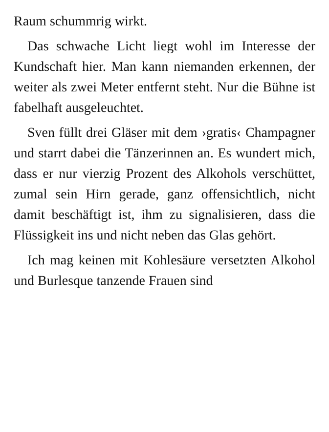Raum schummrig wirkt.
Das schwache Licht liegt wohl im Interesse der Kundschaft hier. Man kann niemanden erkennen, der weiter als zwei Meter entfernt steht. Nur die Bühne ist fabelhaft ausgeleuchtet.
Sven füllt drei Gläser mit dem ›gratis‹ Champagner und starrt dabei die Tänzerinnen an. Es wundert mich, dass er nur vierzig Prozent des Alkohols verschüttet, zumal sein Hirn gerade, ganz offensichtlich, nicht damit beschäftigt ist, ihm zu signalisieren, dass die Flüssigkeit ins und nicht neben das Glas gehört.
Ich mag keinen mit Kohlesäure versetzten Alkohol und Burlesque tanzende Frauen sind